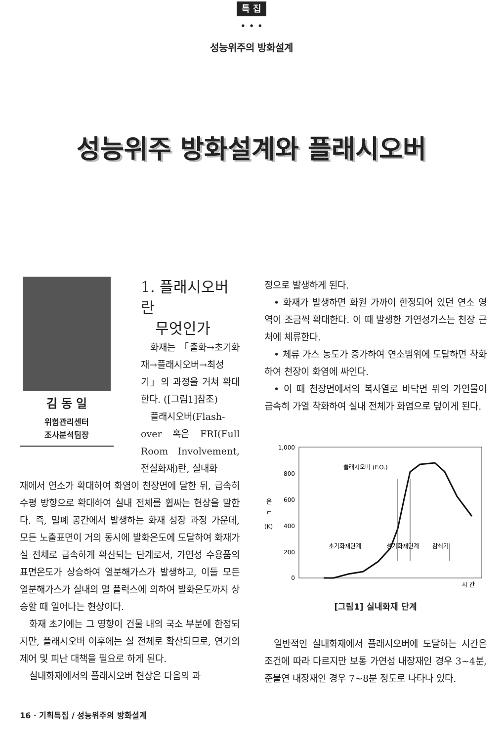특 집
• • •
성능위주의 방화설계
성능위주 방화설계와 플래시오버
김 동 일
위험관리센터
조사분석팀장
1. 플래시오버란
무엇인가
화재는 「출화→초기화재→플래시오버→최성기」의 과정을 거쳐 확대한다. ([그림1]참조)
플래시오버(Flash-over 혹은 FRI(Full Room Involvement, 전실화재)란, 실내화
재에서 연소가 확대하여 화염이 천장면에 달한 뒤, 급속히 수평 방향으로 확대하여 실내 전체를 휩싸는 현상을 말한다. 즉, 밀폐 공간에서 발생하는 화재 성장 과정 가운데, 모든 노출표면이 거의 동시에 발화온도에 도달하여 화재가 실 전체로 급속하게 확산되는 단계로서, 가연성 수용품의 표면온도가 상승하여 열분해가스가 발생하고, 이들 모든 열분해가스가 실내의 열 플럭스에 의하여 발화온도까지 상승할 때 일어나는 현상이다.
화재 초기에는 그 영향이 건물 내의 국소 부분에 한정되지만, 플래시오버 이후에는 실 전체로 확산되므로, 연기의 제어 및 피난 대책을 필요로 하게 된다.
실내화재에서의 플래시오버 현상은 다음의 과
정으로 발생하게 된다.
• 화재가 발생하면 화원 가까이 한정되어 있던 연소 영역이 조금씩 확대한다. 이 때 발생한 가연성가스는 천장 근처에 체류한다.
• 체류 가스 농도가 증가하여 연소범위에 도달하면 착화하여 천장이 화염에 싸인다.
• 이 때 천장면에서의 복사열로 바닥면 위의 가연물이 급속히 가열 착화하여 실내 전체가 화염으로 덮이게 된다.
1,000
800
600
400
200
0
온
도
(K)
시 간
플래시오버 (F.O.)
초기화재단계
성기화재단계
감쇠기
[그림1] 실내화재 단계
일반적인 실내화재에서 플래시오버에 도달하는 시간은 조건에 따라 다르지만 보통 가연성 내장재인 경우 3~4분, 준불연 내장재인 경우 7~8분 정도로 나타나 있다.
16 · 기획특집 / 성능위주의 방화설계